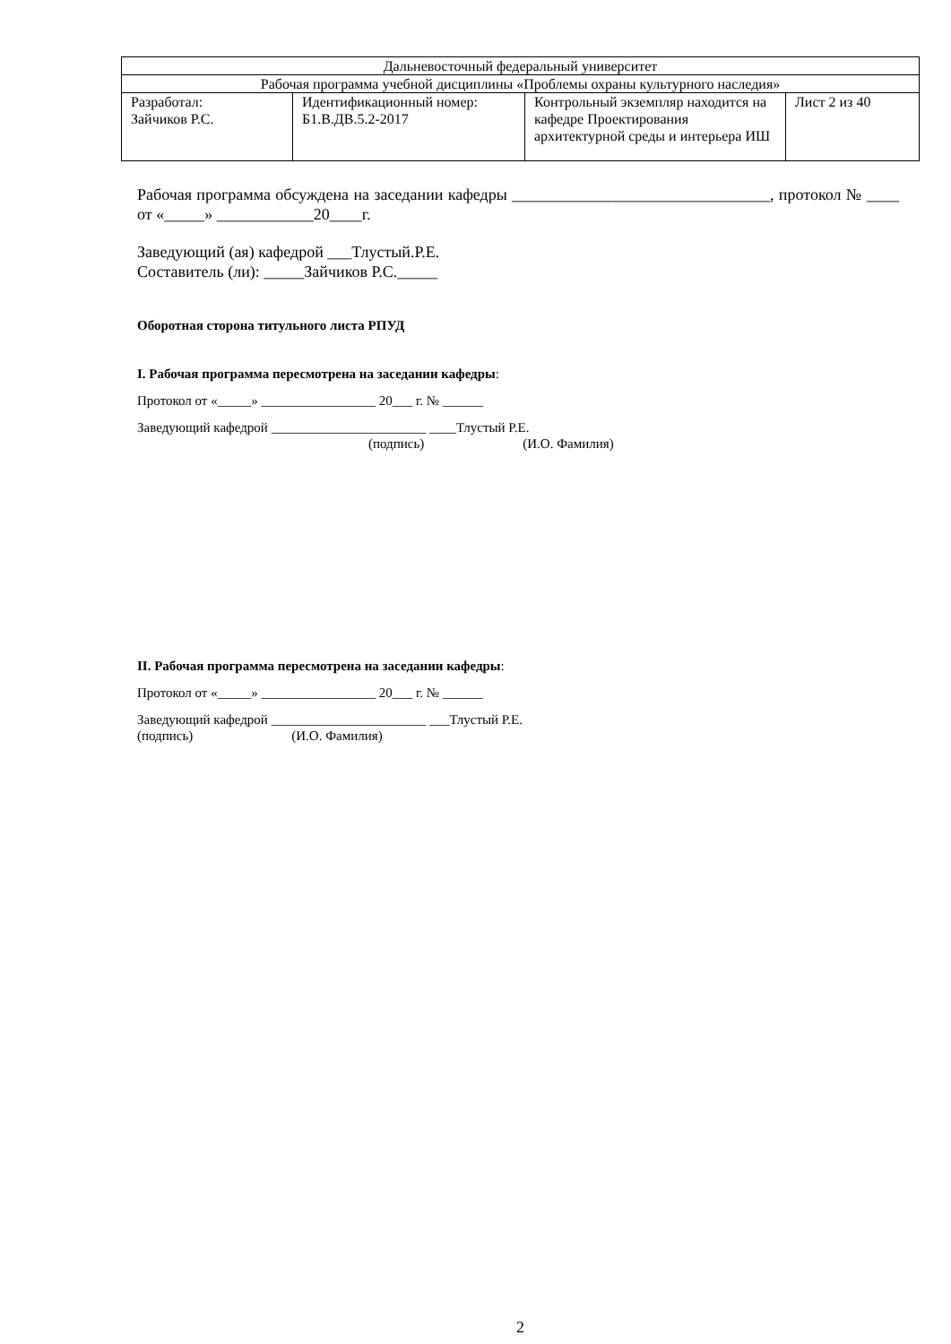| Дальневосточный федеральный университет | | | |
| Рабочая программа учебной дисциплины «Проблемы охраны культурного наследия» | | | |
| Разработал: Зайчиков Р.С. | Идентификационный номер: Б1.В.ДВ.5.2-2017 | Контрольный экземпляр находится на кафедре Проектирования архитектурной среды и интерьера ИШ | Лист 2 из 40 |
Рабочая программа обсуждена на заседании кафедры ________________________________, протокол № ____ от «_____» ____________20____г.
Заведующий (ая) кафедрой ___Тлустый.Р.Е.
Составитель (ли): _____Зайчиков Р.С._____
Оборотная сторона титульного листа РПУД
I. Рабочая программа пересмотрена на заседании кафедры:
Протокол от «_____» _________________ 20___ г. № ______
Заведующий кафедрой _______________________ ____Тлустый Р.Е.
(подпись) (И.О. Фамилия)
II. Рабочая программа пересмотрена на заседании кафедры:
Протокол от «_____» _________________ 20___ г. № ______
Заведующий кафедрой _______________________ ___Тлустый Р.Е.
(подпись) (И.О. Фамилия)
2